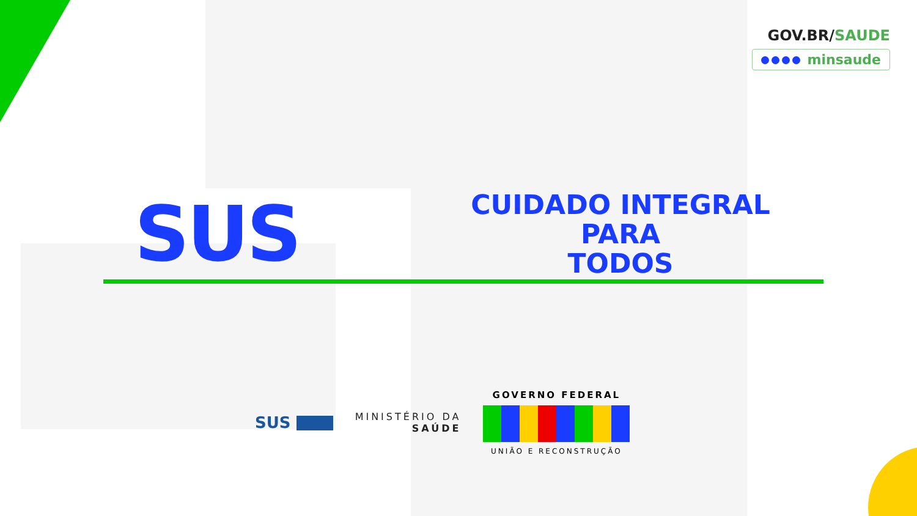GOV.BR/SAUDE
minsaude
SUS
CUIDADO INTEGRAL PARA
TODOS
SUS
MINISTÉRIO DA
SAÚDE
GOVERNO FEDERAL
UNIÃO E RECONSTRUÇÃO